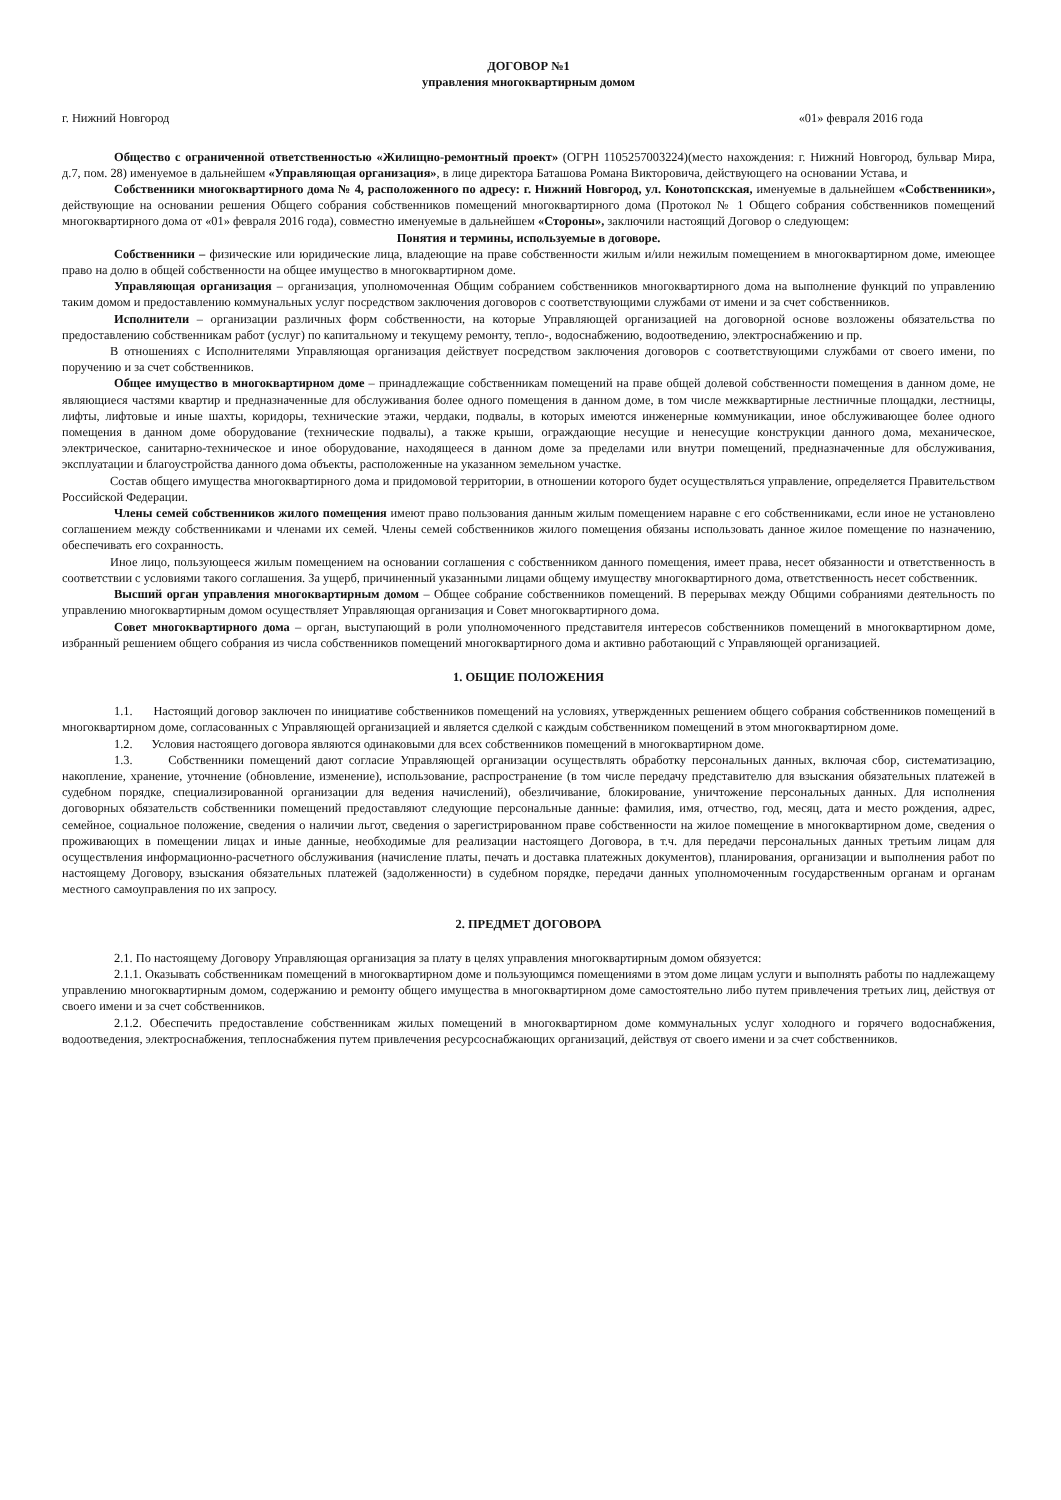ДОГОВОР №1
управления многоквартирным домом
г. Нижний Новгород «01» февраля 2016 года
Общество с ограниченной ответственностью «Жилищно-ремонтный проект» (ОГРН 1105257003224)(место нахождения: г. Нижний Новгород, бульвар Мира, д.7, пом. 28) именуемое в дальнейшем «Управляющая организация», в лице директора Баташова Романа Викторовича, действующего на основании Устава, и
Собственники многоквартирного дома № 4, расположенного по адресу: г. Нижний Новгород, ул. Конотопскская, именуемые в дальнейшем «Собственники», действующие на основании решения Общего собрания собственников помещений многоквартирного дома (Протокол № 1 Общего собрания собственников помещений многоквартирного дома от «01» февраля 2016 года), совместно именуемые в дальнейшем «Стороны», заключили настоящий Договор о следующем:
Понятия и термины, используемые в договоре.
Собственники – физические или юридические лица, владеющие на праве собственности жилым и/или нежилым помещением в многоквартирном доме, имеющее право на долю в общей собственности на общее имущество в многоквартирном доме.
Управляющая организация – организация, уполномоченная Общим собранием собственников многоквартирного дома на выполнение функций по управлению таким домом и предоставлению коммунальных услуг посредством заключения договоров с соответствующими службами от имени и за счет собственников.
Исполнители – организации различных форм собственности, на которые Управляющей организацией на договорной основе возложены обязательства по предоставлению собственникам работ (услуг) по капитальному и текущему ремонту, тепло-, водоснабжению, водоотведению, электроснабжению и пр.
В отношениях с Исполнителями Управляющая организация действует посредством заключения договоров с соответствующими службами от своего имени, по поручению и за счет собственников.
Общее имущество в многоквартирном доме – принадлежащие собственникам помещений на праве общей долевой собственности помещения в данном доме, не являющиеся частями квартир и предназначенные для обслуживания более одного помещения в данном доме, в том числе межквартирные лестничные площадки, лестницы, лифты, лифтовые и иные шахты, коридоры, технические этажи, чердаки, подвалы, в которых имеются инженерные коммуникации, иное обслуживающее более одного помещения в данном доме оборудование (технические подвалы), а также крыши, ограждающие несущие и ненесущие конструкции данного дома, механическое, электрическое, санитарно-техническое и иное оборудование, находящееся в данном доме за пределами или внутри помещений, предназначенные для обслуживания, эксплуатации и благоустройства данного дома объекты, расположенные на указанном земельном участке.
Состав общего имущества многоквартирного дома и придомовой территории, в отношении которого будет осуществляться управление, определяется Правительством Российской Федерации.
Члены семей собственников жилого помещения имеют право пользования данным жилым помещением наравне с его собственниками, если иное не установлено соглашением между собственниками и членами их семей. Члены семей собственников жилого помещения обязаны использовать данное жилое помещение по назначению, обеспечивать его сохранность.
Иное лицо, пользующееся жилым помещением на основании соглашения с собственником данного помещения, имеет права, несет обязанности и ответственность в соответствии с условиями такого соглашения. За ущерб, причиненный указанными лицами общему имуществу многоквартирного дома, ответственность несет собственник.
Высший орган управления многоквартирным домом – Общее собрание собственников помещений. В перерывах между Общими собраниями деятельность по управлению многоквартирным домом осуществляет Управляющая организация и Совет многоквартирного дома.
Совет многоквартирного дома – орган, выступающий в роли уполномоченного представителя интересов собственников помещений в многоквартирном доме, избранный решением общего собрания из числа собственников помещений многоквартирного дома и активно работающий с Управляющей организацией.
1. ОБЩИЕ ПОЛОЖЕНИЯ
1.1. Настоящий договор заключен по инициативе собственников помещений на условиях, утвержденных решением общего собрания собственников помещений в многоквартирном доме, согласованных с Управляющей организацией и является сделкой с каждым собственником помещений в этом многоквартирном доме.
1.2. Условия настоящего договора являются одинаковыми для всех собственников помещений в многоквартирном доме.
1.3. Собственники помещений дают согласие Управляющей организации осуществлять обработку персональных данных, включая сбор, систематизацию, накопление, хранение, уточнение (обновление, изменение), использование, распространение (в том числе передачу представителю для взыскания обязательных платежей в судебном порядке, специализированной организации для ведения начислений), обезличивание, блокирование, уничтожение персональных данных. Для исполнения договорных обязательств собственники помещений предоставляют следующие персональные данные: фамилия, имя, отчество, год, месяц, дата и место рождения, адрес, семейное, социальное положение, сведения о наличии льгот, сведения о зарегистрированном праве собственности на жилое помещение в многоквартирном доме, сведения о проживающих в помещении лицах и иные данные, необходимые для реализации настоящего Договора, в т.ч. для передачи персональных данных третьим лицам для осуществления информационно-расчетного обслуживания (начисление платы, печать и доставка платежных документов), планирования, организации и выполнения работ по настоящему Договору, взыскания обязательных платежей (задолженности) в судебном порядке, передачи данных уполномоченным государственным органам и органам местного самоуправления по их запросу.
2. ПРЕДМЕТ ДОГОВОРА
2.1. По настоящему Договору Управляющая организация за плату в целях управления многоквартирным домом обязуется:
2.1.1. Оказывать собственникам помещений в многоквартирном доме и пользующимся помещениями в этом доме лицам услуги и выполнять работы по надлежащему управлению многоквартирным домом, содержанию и ремонту общего имущества в многоквартирном доме самостоятельно либо путем привлечения третьих лиц, действуя от своего имени и за счет собственников.
2.1.2. Обеспечить предоставление собственникам жилых помещений в многоквартирном доме коммунальных услуг холодного и горячего водоснабжения, водоотведения, электроснабжения, теплоснабжения путем привлечения ресурсоснабжающих организаций, действуя от своего имени и за счет собственников.